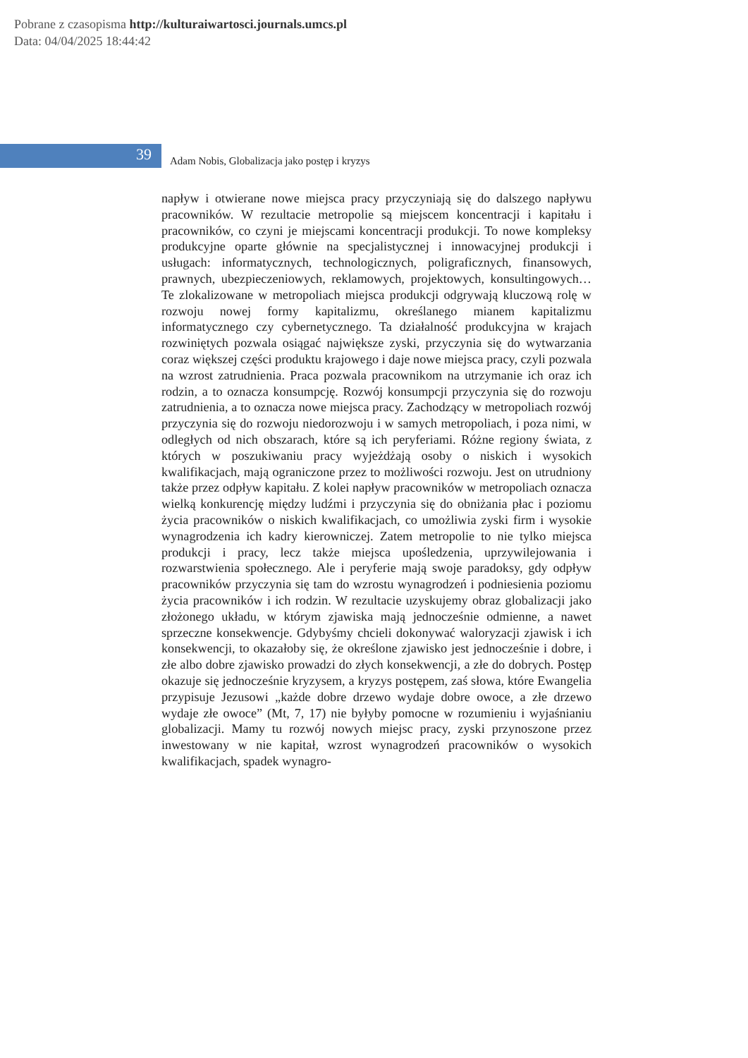Pobrane z czasopisma http://kulturaiwartosci.journals.umcs.pl
Data: 04/04/2025 18:44:42
39
Adam Nobis, Globalizacja jako postęp i kryzys
napływ i otwierane nowe miejsca pracy przyczyniają się do dalszego napływu pracowników. W rezultacie metropolie są miejscem koncentracji i kapitału i pracowników, co czyni je miejscami koncentracji produkcji. To nowe kompleksy produkcyjne oparte głównie na specjalistycznej i innowacyjnej produkcji i usługach: informatycznych, technologicznych, poligraficznych, finansowych, prawnych, ubezpieczeniowych, reklamowych, projektowych, konsultingowych… Te zlokalizowane w metropoliach miejsca produkcji odgrywają kluczową rolę w rozwoju nowej formy kapitalizmu, określanego mianem kapitalizmu informatycznego czy cybernetycznego. Ta działalność produkcyjna w krajach rozwiniętych pozwala osiągać największe zyski, przyczynia się do wytwarzania coraz większej części produktu krajowego i daje nowe miejsca pracy, czyli pozwala na wzrost zatrudnienia. Praca pozwala pracownikom na utrzymanie ich oraz ich rodzin, a to oznacza konsumpcję. Rozwój konsumpcji przyczynia się do rozwoju zatrudnienia, a to oznacza nowe miejsca pracy. Zachodzący w metropoliach rozwój przyczynia się do rozwoju niedorozwoju i w samych metropoliach, i poza nimi, w odległych od nich obszarach, które są ich peryferiami. Różne regiony świata, z których w poszukiwaniu pracy wyjeżdżają osoby o niskich i wysokich kwalifikacjach, mają ograniczone przez to możliwości rozwoju. Jest on utrudniony także przez odpływ kapitału. Z kolei napływ pracowników w metropoliach oznacza wielką konkurencję między ludźmi i przyczynia się do obniżania płac i poziomu życia pracowników o niskich kwalifikacjach, co umożliwia zyski firm i wysokie wynagrodzenia ich kadry kierowniczej. Zatem metropolie to nie tylko miejsca produkcji i pracy, lecz także miejsca upośledzenia, uprzywilejowania i rozwarstwienia społecznego. Ale i peryferie mają swoje paradoksy, gdy odpływ pracowników przyczynia się tam do wzrostu wynagrodzeń i podniesienia poziomu życia pracowników i ich rodzin. W rezultacie uzyskujemy obraz globalizacji jako złożonego układu, w którym zjawiska mają jednocześnie odmienne, a nawet sprzeczne konsekwencje. Gdybyśmy chcieli dokonywać waloryzacji zjawisk i ich konsekwencji, to okazałoby się, że określone zjawisko jest jednocześnie i dobre, i złe albo dobre zjawisko prowadzi do złych konsekwencji, a złe do dobrych. Postęp okazuje się jednocześnie kryzysem, a kryzys postępem, zaś słowa, które Ewangelia przypisuje Jezusowi „każde dobre drzewo wydaje dobre owoce, a złe drzewo wydaje złe owoce” (Mt, 7, 17) nie byłyby pomocne w rozumieniu i wyjaśnianiu globalizacji. Mamy tu rozwój nowych miejsc pracy, zyski przynoszone przez inwestowany w nie kapitał, wzrost wynagrodzeń pracowników o wysokich kwalifikacjach, spadek wynagro-